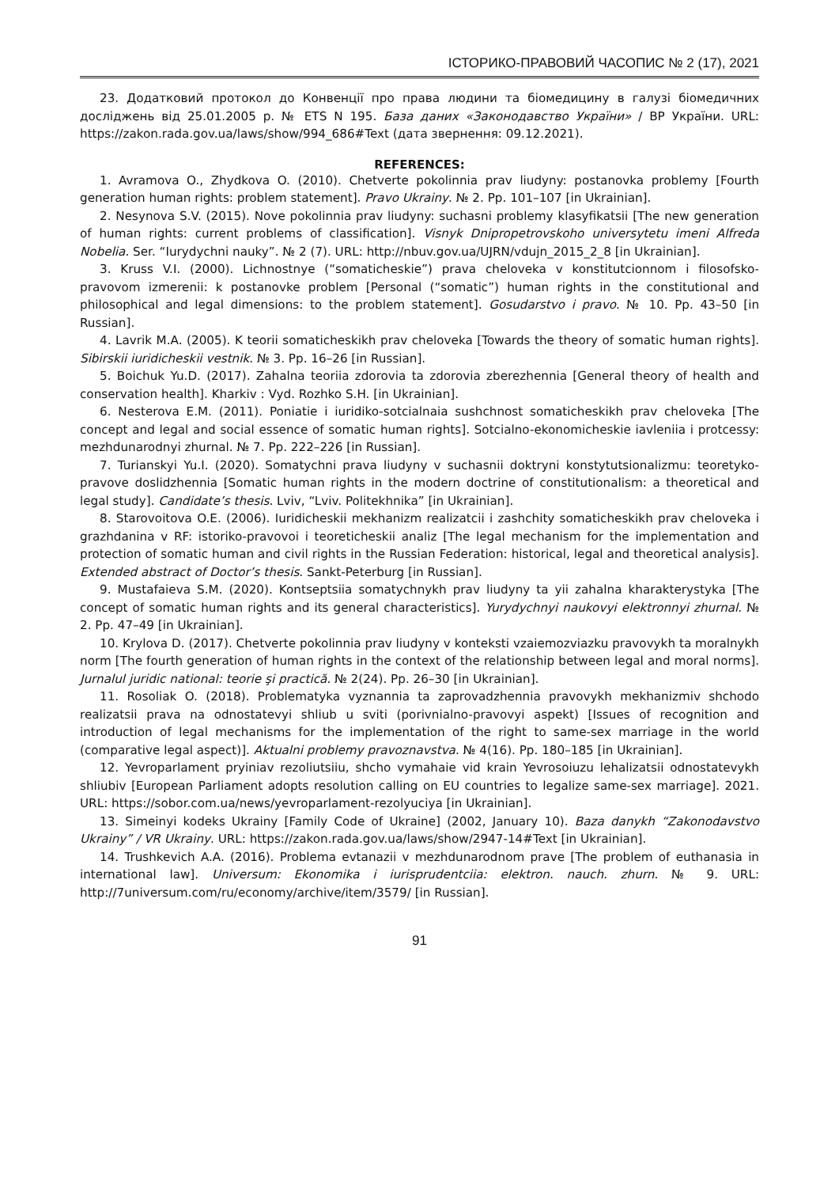ІСТОРИКО-ПРАВОВИЙ ЧАСОПИС № 2 (17), 2021
23. Додатковий протокол до Конвенції про права людини та біомедицину в галузі біомедичних досліджень від 25.01.2005 р. № ETS N 195. База даних «Законодавство України» / ВР України. URL: https://zakon.rada.gov.ua/laws/show/994_686#Text (дата звернення: 09.12.2021).
REFERENCES:
1. Avramova O., Zhydkova O. (2010). Chetverte pokolinnia prav liudyny: postanovka problemy [Fourth generation human rights: problem statement]. Pravo Ukrainy. № 2. Pp. 101–107 [in Ukrainian].
2. Nesynova S.V. (2015). Nove pokolinnia prav liudyny: suchasni problemy klasyfikatsii [The new generation of human rights: current problems of classification]. Visnyk Dnipropetrovskoho universytetu imeni Alfreda Nobelia. Ser. “Iurydychni nauky”. № 2 (7). URL: http://nbuv.gov.ua/UJRN/vdujn_2015_2_8 [in Ukrainian].
3. Kruss V.I. (2000). Lichnostnye (“somaticheskie”) prava cheloveka v konstitutcionnom i filosofsko-pravovom izmerenii: k postanovke problem [Personal (“somatic”) human rights in the constitutional and philosophical and legal dimensions: to the problem statement]. Gosudarstvo i pravo. № 10. Pp. 43–50 [in Russian].
4. Lavrik M.A. (2005). K teorii somaticheskikh prav cheloveka [Towards the theory of somatic human rights]. Sibirskii iuridicheskii vestnik. № 3. Pp. 16–26 [in Russian].
5. Boichuk Yu.D. (2017). Zahalna teoriia zdorovia ta zdorovia zberezhennia [General theory of health and conservation health]. Kharkiv : Vyd. Rozhko S.H. [in Ukrainian].
6. Nesterova E.M. (2011). Poniatie i iuridiko-sotcialnaia sushchnost somaticheskikh prav cheloveka [The concept and legal and social essence of somatic human rights]. Sotcialno-ekonomicheskie iavleniia i protcessy: mezhdunarodnyi zhurnal. № 7. Pp. 222–226 [in Russian].
7. Turianskyi Yu.I. (2020). Somatychni prava liudyny v suchasnii doktryni konstytutsionalizmu: teoretyko-pravove doslidzhennia [Somatic human rights in the modern doctrine of constitutionalism: a theoretical and legal study]. Candidate’s thesis. Lviv, “Lviv. Politekhnika” [in Ukrainian].
8. Starovoitova O.E. (2006). Iuridicheskii mekhanizm realizatcii i zashchity somaticheskikh prav cheloveka i grazhdanina v RF: istoriko-pravovoi i teoreticheskii analiz [The legal mechanism for the implementation and protection of somatic human and civil rights in the Russian Federation: historical, legal and theoretical analysis]. Extended abstract of Doctor’s thesis. Sankt-Peterburg [in Russian].
9. Mustafaieva S.M. (2020). Kontseptsiia somatychnykh prav liudyny ta yii zahalna kharakterystyka [The concept of somatic human rights and its general characteristics]. Yurydychnyi naukovyi elektronnyi zhurnal. № 2. Pp. 47–49 [in Ukrainian].
10. Krylova D. (2017). Chetverte pokolinnia prav liudyny v konteksti vzaiemozviazku pravovykh ta moralnykh norm [The fourth generation of human rights in the context of the relationship between legal and moral norms]. Jurnalul juridic national: teorie şi practică. № 2(24). Pp. 26–30 [in Ukrainian].
11. Rosoliak O. (2018). Problematyka vyznannia ta zaprovadzhennia pravovykh mekhanizmiv shchodo realizatsii prava na odnostatevyi shliub u sviti (porivnialno-pravovyi aspekt) [Issues of recognition and introduction of legal mechanisms for the implementation of the right to same-sex marriage in the world (comparative legal aspect)]. Aktualni problemy pravoznavstva. № 4(16). Pp. 180–185 [in Ukrainian].
12. Yevroparlament pryiniav rezoliutsiiu, shcho vymahaie vid krain Yevrosoiuzu lehalizatsii odnostatevykh shliubiv [European Parliament adopts resolution calling on EU countries to legalize same-sex marriage]. 2021. URL: https://sobor.com.ua/news/yevroparlament-rezolyuciya [in Ukrainian].
13. Simeinyi kodeks Ukrainy [Family Code of Ukraine] (2002, January 10). Baza danykh “Zakonodavstvo Ukrainy” / VR Ukrainy. URL: https://zakon.rada.gov.ua/laws/show/2947-14#Text [in Ukrainian].
14. Trushkevich A.A. (2016). Problema evtanazii v mezhdunarodnom prave [The problem of euthanasia in international law]. Universum: Ekonomika i iurisprudentciia: elektron. nauch. zhurn. № 9. URL: http://7universum.com/ru/economy/archive/item/3579/ [in Russian].
91